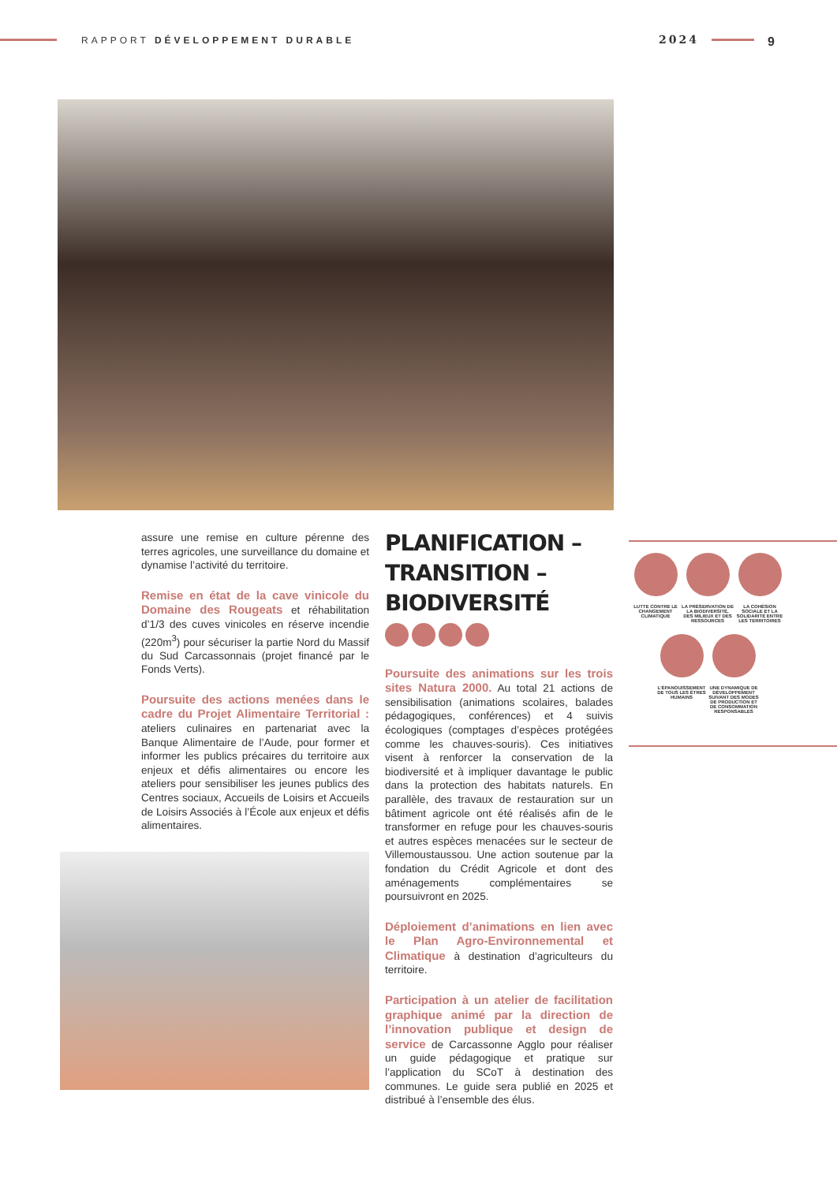RAPPORT DÉVELOPPEMENT DURABLE 2024 9
assure une remise en culture pérenne des terres agricoles, une surveillance du domaine et dynamise l’activité du territoire.
Remise en état de la cave vinicole du Domaine des Rougeats et réhabilitation d’1/3 des cuves vinicoles en réserve incendie (220m<sup>3</sup>) pour sécuriser la partie Nord du Massif du Sud Carcassonnais (projet financé par le Fonds Verts).
Poursuite des actions menées dans le cadre du Projet Alimentaire Territorial : ateliers culinaires en partenariat avec la Banque Alimentaire de l’Aude, pour former et informer les publics précaires du territoire aux enjeux et défis alimentaires ou encore les ateliers pour sensibiliser les jeunes publics des Centres sociaux, Accueils de Loisirs et Accueils de Loisirs Associés à l’École aux enjeux et défis alimentaires.
PLANIFICATION –
TRANSITION –
BIODIVERSITÉ
Poursuite des animations sur les trois sites Natura 2000. Au total 21 actions de sensibilisation (animations scolaires, balades pédagogiques, conférences) et 4 suivis écologiques (comptages d’espèces protégées comme les chauves-souris). Ces initiatives visent à renforcer la conservation de la biodiversité et à impliquer davantage le public dans la protection des habitats naturels. En parallèle, des travaux de restauration sur un bâtiment agricole ont été réalisés afin de le transformer en refuge pour les chauves-souris et autres espèces menacées sur le secteur de Villemoustaussou. Une action soutenue par la fondation du Crédit Agricole et dont des aménagements complémentaires se poursuivront en 2025.
Déploiement d’animations en lien avec le Plan Agro-Environnemental et Climatique à destination d’agriculteurs du territoire.
Participation à un atelier de facilitation graphique animé par la direction de l’innovation publique et design de service de Carcassonne Agglo pour réaliser un guide pédagogique et pratique sur l’application du SCoT à destination des communes. Le guide sera publié en 2025 et distribué à l’ensemble des élus.
LUTTE CONTRE LE CHANGEMENT CLIMATIQUE
LA PRÉSERVATION DE LA BIODIVERSITÉ, DES MILIEUX ET DES RESSOURCES
LA COHÉSION SOCIALE ET LA SOLIDARITÉ ENTRE LES TERRITOIRES
L’ÉPANOUISSEMENT DE TOUS LES ÊTRES HUMAINS
UNE DYNAMIQUE DE DÉVELOPPEMENT SUIVANT DES MODES DE PRODUCTION ET DE CONSOMMATION RESPONSABLES